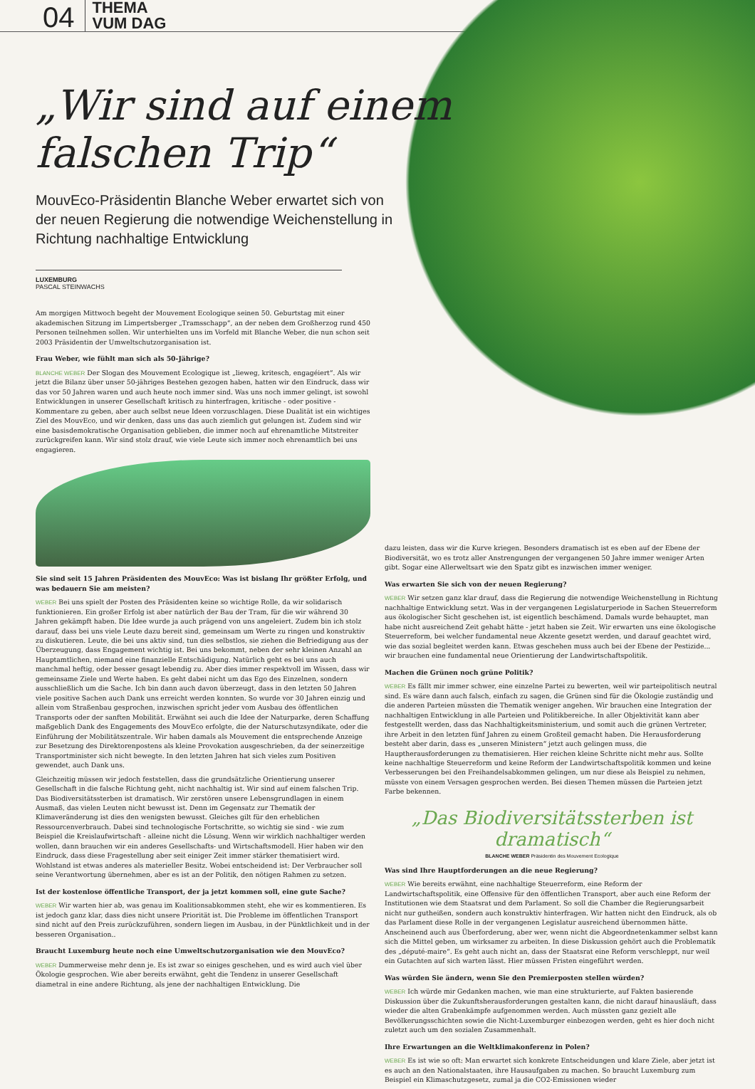04 THEMA
VUM DAG
„Wir sind auf einem falschen Trip“
MouvEco-Präsidentin Blanche Weber erwartet sich von der neuen Regierung die notwendige Weichenstellung in Richtung nachhaltige Entwicklung
LUXEMBURG
PASCAL STEINWACHS
Am morgigen Mittwoch begeht der Mouvement Ecologique seinen 50. Geburtstag mit einer akademischen Sitzung im Limpertsberger „Tramsschapp“, an der neben dem Großherzog rund 450 Personen teilnehmen sollen. Wir unterhielten uns im Vorfeld mit Blanche Weber, die nun schon seit 2003 Präsidentin der Umweltschutzorganisation ist.
Frau Weber, wie fühlt man sich als 50-Jährige?
BLANCHE WEBER Der Slogan des Mouvement Ecologique ist „lieweg, kritesch, engagéiert“. Als wir jetzt die Bilanz über unser 50-jähriges Bestehen gezogen haben, hatten wir den Eindruck, dass wir das vor 50 Jahren waren und auch heute noch immer sind. Was uns noch immer gelingt, ist sowohl Entwicklungen in unserer Gesellschaft kritisch zu hinterfragen, kritische - oder positive - Kommentare zu geben, aber auch selbst neue Ideen vorzuschlagen. Diese Dualität ist ein wichtiges Ziel des MouvEco, und wir denken, dass uns das auch ziemlich gut gelungen ist. Zudem sind wir eine basisdemokratische Organisation geblieben, die immer noch auf ehrenamtliche Mitstreiter zurückgreifen kann. Wir sind stolz drauf, wie viele Leute sich immer noch ehrenamtlich bei uns engagieren.
Sie sind seit 15 Jahren Präsidenten des MouvEco: Was ist bislang Ihr größter Erfolg, und was bedauern Sie am meisten?
WEBER Bei uns spielt der Posten des Präsidenten keine so wichtige Rolle, da wir solidarisch funktionieren. Ein großer Erfolg ist aber natürlich der Bau der Tram, für die wir während 30 Jahren gekämpft haben. Die Idee wurde ja auch prägend von uns angeleiert. Zudem bin ich stolz darauf, dass bei uns viele Leute dazu bereit sind, gemeinsam um Werte zu ringen und konstruktiv zu diskutieren. Leute, die bei uns aktiv sind, tun dies selbstlos, sie ziehen die Befriedigung aus der Überzeugung, dass Engagement wichtig ist. Bei uns bekommt, neben der sehr kleinen Anzahl an Hauptamtlichen, niemand eine finanzielle Entschädigung. Natürlich geht es bei uns auch manchmal heftig, oder besser gesagt lebendig zu. Aber dies immer respektvoll im Wissen, dass wir gemeinsame Ziele und Werte haben. Es geht dabei nicht um das Ego des Einzelnen, sondern ausschließlich um die Sache. Ich bin dann auch davon überzeugt, dass in den letzten 50 Jahren viele positive Sachen auch Dank uns erreicht werden konnten. So wurde vor 30 Jahren einzig und allein vom Straßenbau gesprochen, inzwischen spricht jeder vom Ausbau des öffentlichen Transports oder der sanften Mobilität. Erwähnt sei auch die Idee der Naturparke, deren Schaffung maßgeblich Dank des Engagements des MouvEco erfolgte, die der Naturschutzsyndikate, oder die Einführung der Mobilitätszentrale. Wir haben damals als Mouvement die entsprechende Anzeige zur Besetzung des Direktorenpostens als kleine Provokation ausgeschrieben, da der seinerzeitige Transportminister sich nicht bewegte. In den letzten Jahren hat sich vieles zum Positiven gewendet, auch Dank uns.
Gleichzeitig müssen wir jedoch feststellen, dass die grundsätzliche Orientierung unserer Gesellschaft in die falsche Richtung geht, nicht nachhaltig ist. Wir sind auf einem falschen Trip. Das Biodiversitätssterben ist dramatisch. Wir zerstören unsere Lebensgrundlagen in einem Ausmaß, das vielen Leuten nicht bewusst ist. Denn im Gegensatz zur Thematik der Klimaveränderung ist dies den wenigsten bewusst. Gleiches gilt für den erheblichen Ressourcenverbrauch. Dabei sind technologische Fortschritte, so wichtig sie sind - wie zum Beispiel die Kreislaufwirtschaft - alleine nicht die Lösung. Wenn wir wirklich nachhaltiger werden wollen, dann brauchen wir ein anderes Gesellschafts- und Wirtschaftsmodell. Hier haben wir den Eindruck, dass diese Fragestellung aber seit einiger Zeit immer stärker thematisiert wird. Wohlstand ist etwas anderes als materieller Besitz. Wobei entscheidend ist: Der Verbraucher soll seine Verantwortung übernehmen, aber es ist an der Politik, den nötigen Rahmen zu setzen.
Ist der kostenlose öffentliche Transport, der ja jetzt kommen soll, eine gute Sache?
WEBER Wir warten hier ab, was genau im Koalitionsabkommen steht, ehe wir es kommentieren. Es ist jedoch ganz klar, dass dies nicht unsere Priorität ist. Die Probleme im öffentlichen Transport sind nicht auf den Preis zurückzuführen, sondern liegen im Ausbau, in der Pünktlichkeit und in der besseren Organisation..
Braucht Luxemburg heute noch eine Umweltschutzorganisation wie den MouvEco?
WEBER Dummerweise mehr denn je. Es ist zwar so einiges geschehen, und es wird auch viel über Ökologie gesprochen. Wie aber bereits erwähnt, geht die Tendenz in unserer Gesellschaft diametral in eine andere Richtung, als jene der nachhaltigen Entwicklung. Die
dazu leisten, dass wir die Kurve kriegen. Besonders dramatisch ist es eben auf der Ebene der Biodiversität, wo es trotz aller Anstrengungen der vergangenen 50 Jahre immer weniger Arten gibt. Sogar eine Allerweltsart wie den Spatz gibt es inzwischen immer weniger.
Was erwarten Sie sich von der neuen Regierung?
WEBER Wir setzen ganz klar drauf, dass die Regierung die notwendige Weichenstellung in Richtung nachhaltige Entwicklung setzt. Was in der vergangenen Legislaturperiode in Sachen Steuerreform aus ökologischer Sicht geschehen ist, ist eigentlich beschämend. Damals wurde behauptet, man habe nicht ausreichend Zeit gehabt hätte - jetzt haben sie Zeit. Wir erwarten uns eine ökologische Steuerreform, bei welcher fundamental neue Akzente gesetzt werden, und darauf geachtet wird, wie das sozial begleitet werden kann. Etwas geschehen muss auch bei der Ebene der Pestizide... wir brauchen eine fundamental neue Orientierung der Landwirtschaftspolitik.
Machen die Grünen noch grüne Politik?
WEBER Es fällt mir immer schwer, eine einzelne Partei zu bewerten, weil wir parteipolitisch neutral sind. Es wäre dann auch falsch, einfach zu sagen, die Grünen sind für die Ökologie zuständig und die anderen Parteien müssten die Thematik weniger angehen. Wir brauchen eine Integration der nachhaltigen Entwicklung in alle Parteien und Politikbereiche. In aller Objektivität kann aber festgestellt werden, dass das Nachhaltigkeitsministerium, und somit auch die grünen Vertreter, ihre Arbeit in den letzten fünf Jahren zu einem Großteil gemacht haben. Die Herausforderung besteht aber darin, dass es „unseren Ministern“ jetzt auch gelingen muss, die Hauptherausforderungen zu thematisieren. Hier reichen kleine Schritte nicht mehr aus. Sollte keine nachhaltige Steuerreform und keine Reform der Landwirtschaftspolitik kommen und keine Verbesserungen bei den Freihandelsabkommen gelingen, um nur diese als Beispiel zu nehmen, müsste von einem Versagen gesprochen werden. Bei diesen Themen müssen die Parteien jetzt Farbe bekennen.
„Das Biodiversitätssterben ist dramatisch“
BLANCHE WEBER Präsidentin des Mouvement Ecologique
Was sind Ihre Hauptforderungen an die neue Regierung?
WEBER Wie bereits erwähnt, eine nachhaltige Steuerreform, eine Reform der Landwirtschaftspolitik, eine Offensive für den öffentlichen Transport, aber auch eine Reform der Institutionen wie dem Staatsrat und dem Parlament. So soll die Chamber die Regierungsarbeit nicht nur gutheißen, sondern auch konstruktiv hinterfragen. Wir hatten nicht den Eindruck, als ob das Parlament diese Rolle in der vergangenen Legislatur ausreichend übernommen hätte. Anscheinend auch aus Überforderung, aber wer, wenn nicht die Abgeordnetenkammer selbst kann sich die Mittel geben, um wirksamer zu arbeiten. In diese Diskussion gehört auch die Problematik des „député-maire“. Es geht auch nicht an, dass der Staatsrat eine Reform verschleppt, nur weil ein Gutachten auf sich warten lässt. Hier müssen Fristen eingeführt werden.
Was würden Sie ändern, wenn Sie den Premierposten stellen würden?
WEBER Ich würde mir Gedanken machen, wie man eine strukturierte, auf Fakten basierende Diskussion über die Zukunftsherausforderungen gestalten kann, die nicht darauf hinausläuft, dass wieder die alten Grabenkämpfe aufgenommen werden. Auch müssten ganz gezielt alle Bevölkerungsschichten sowie die Nicht-Luxemburger einbezogen werden, geht es hier doch nicht zuletzt auch um den sozialen Zusammenhalt.
Ihre Erwartungen an die Weltklimakonferenz in Polen?
WEBER Es ist wie so oft: Man erwartet sich konkrete Entscheidungen und klare Ziele, aber jetzt ist es auch an den Nationalstaaten, ihre Hausaufgaben zu machen. So braucht Luxemburg zum Beispiel ein Klimaschutzgesetz, zumal ja die CO2-Emissionen wieder